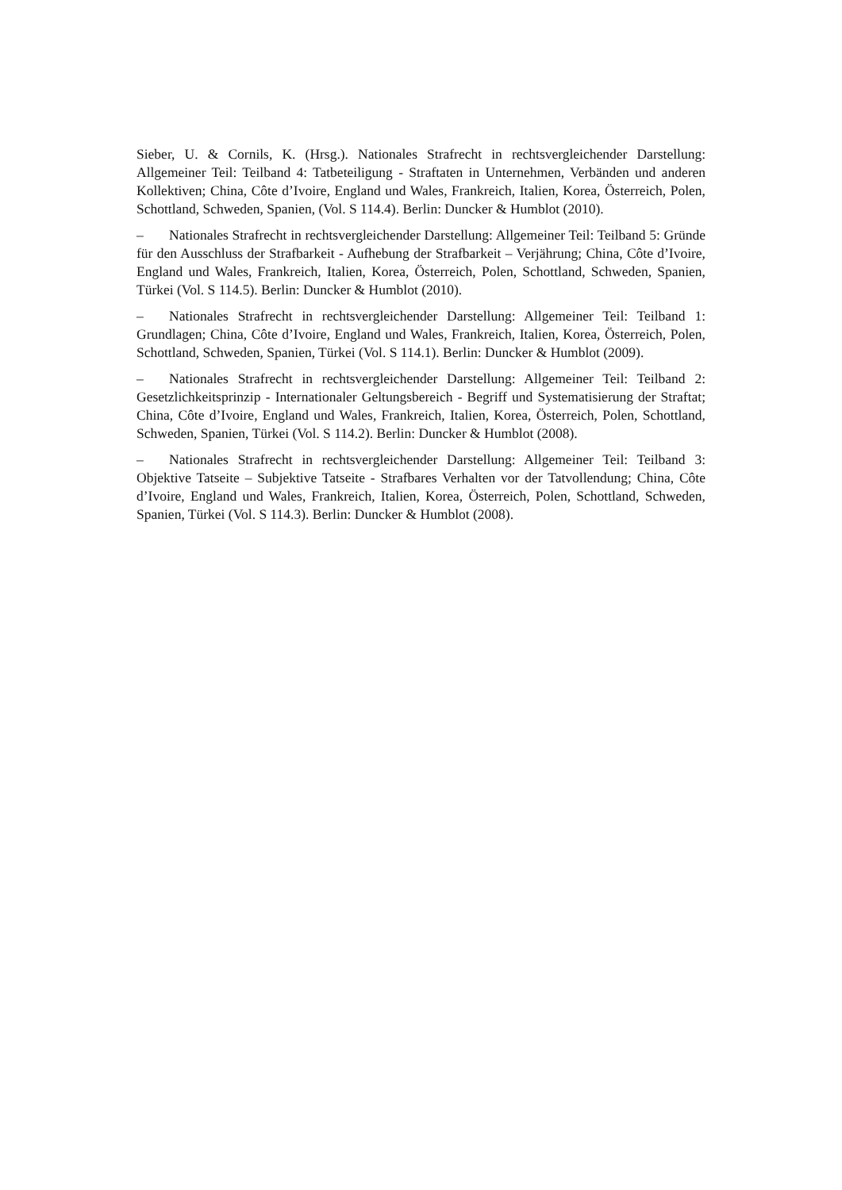Sieber, U. & Cornils, K. (Hrsg.). Nationales Strafrecht in rechtsvergleichender Darstellung: Allgemeiner Teil: Teilband 4: Tatbeteiligung - Straftaten in Unternehmen, Verbänden und anderen Kollektiven; China, Côte d’Ivoire, England und Wales, Frankreich, Italien, Korea, Österreich, Polen, Schottland, Schweden, Spanien, (Vol. S 114.4). Berlin: Duncker & Humblot (2010).
– Nationales Strafrecht in rechtsvergleichender Darstellung: Allgemeiner Teil: Teilband 5: Gründe für den Ausschluss der Strafbarkeit - Aufhebung der Strafbarkeit – Verjährung; China, Côte d’Ivoire, England und Wales, Frankreich, Italien, Korea, Österreich, Polen, Schottland, Schweden, Spanien, Türkei (Vol. S 114.5). Berlin: Duncker & Humblot (2010).
– Nationales Strafrecht in rechtsvergleichender Darstellung: Allgemeiner Teil: Teilband 1: Grundlagen; China, Côte d’Ivoire, England und Wales, Frankreich, Italien, Korea, Österreich, Polen, Schottland, Schweden, Spanien, Türkei (Vol. S 114.1). Berlin: Duncker & Humblot (2009).
– Nationales Strafrecht in rechtsvergleichender Darstellung: Allgemeiner Teil: Teilband 2: Gesetzlichkeitsprinzip - Internationaler Geltungsbereich - Begriff und Systematisierung der Straftat; China, Côte d’Ivoire, England und Wales, Frankreich, Italien, Korea, Österreich, Polen, Schottland, Schweden, Spanien, Türkei (Vol. S 114.2). Berlin: Duncker & Humblot (2008).
– Nationales Strafrecht in rechtsvergleichender Darstellung: Allgemeiner Teil: Teilband 3: Objektive Tatseite – Subjektive Tatseite - Strafbares Verhalten vor der Tatvollendung; China, Côte d’Ivoire, England und Wales, Frankreich, Italien, Korea, Österreich, Polen, Schottland, Schweden, Spanien, Türkei (Vol. S 114.3). Berlin: Duncker & Humblot (2008).